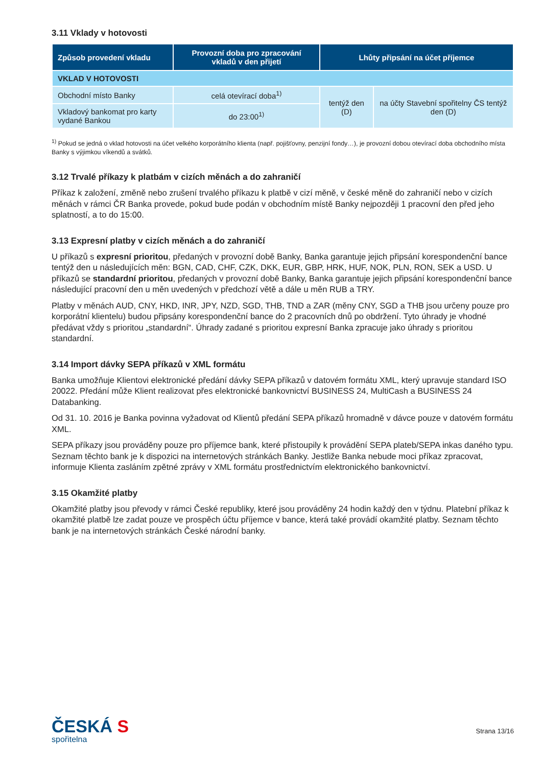3.11 Vklady v hotovosti
| Způsob provedení vkladu | Provozní doba pro zpracování vkladů v den přijetí | Lhůty připsání na účet příjemce | |
| --- | --- | --- | --- |
| VKLAD V HOTOVOSTI | | | |
| Obchodní místo Banky | celá otevírací doba<sup>1)</sup> | tentýž den (D) | na účty Stavební spořitelny ČS tentýž den (D) |
| Vkladový bankomat pro karty vydané Bankou | do 23:00<sup>1)</sup> | | |
<sup>1)</sup> Pokud se jedná o vklad hotovosti na účet velkého korporátního klienta (např. pojišťovny, penzijní fondy…), je provozní dobou otevírací doba obchodního místa Banky s výjimkou víkendů a svátků.
3.12 Trvalé příkazy k platbám v cizích měnách a do zahraničí
Příkaz k založení, změně nebo zrušení trvalého příkazu k platbě v cizí měně, v české měně do zahraničí nebo v cizích měnách v rámci ČR Banka provede, pokud bude podán v obchodním místě Banky nejpozději 1 pracovní den před jeho splatností, a to do 15:00.
3.13 Expresní platby v cizích měnách a do zahraničí
U příkazů s expresní prioritou, předaných v provozní době Banky, Banka garantuje jejich připsání korespondenční bance tentýž den u následujících měn: BGN, CAD, CHF, CZK, DKK, EUR, GBP, HRK, HUF, NOK, PLN, RON, SEK a USD. U příkazů se standardní prioritou, předaných v provozní době Banky, Banka garantuje jejich připsání korespondenční bance následující pracovní den u měn uvedených v předchozí větě a dále u měn RUB a TRY.
Platby v měnách AUD, CNY, HKD, INR, JPY, NZD, SGD, THB, TND a ZAR (měny CNY, SGD a THB jsou určeny pouze pro korporátní klientelu) budou připsány korespondenční bance do 2 pracovních dnů po obdržení. Tyto úhrady je vhodné předávat vždy s prioritou „standardní“. Úhrady zadané s prioritou expresní Banka zpracuje jako úhrady s prioritou standardní.
3.14 Import dávky SEPA příkazů v XML formátu
Banka umožňuje Klientovi elektronické předání dávky SEPA příkazů v datovém formátu XML, který upravuje standard ISO 20022. Předání může Klient realizovat přes elektronické bankovnictví BUSINESS 24, MultiCash a BUSINESS 24 Databanking.
Od 31. 10. 2016 je Banka povinna vyžadovat od Klientů předání SEPA příkazů hromadně v dávce pouze v datovém formátu XML.
SEPA příkazy jsou prováděny pouze pro příjemce bank, které přistoupily k provádění SEPA plateb/SEPA inkas daného typu. Seznam těchto bank je k dispozici na internetových stránkách Banky. Jestliže Banka nebude moci příkaz zpracovat, informuje Klienta zasláním zpětné zprávy v XML formátu prostřednictvím elektronického bankovnictví.
3.15 Okamžité platby
Okamžité platby jsou převody v rámci České republiky, které jsou prováděny 24 hodin každý den v týdnu. Platební příkaz k okamžité platbě lze zadat pouze ve prospěch účtu příjemce v bance, která také provádí okamžité platby. Seznam těchto bank je na internetových stránkách České národní banky.
ČESKÁ S
spořitelna
Strana 13/16